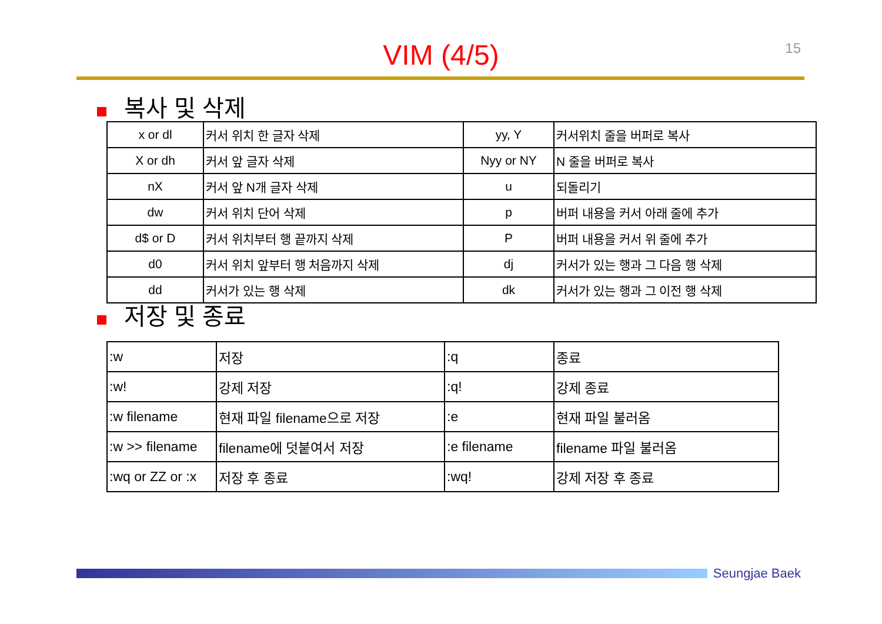15
VIM (4/5)
복사 및 삭제
| x or dl | 커서 위치 한 글자 삭제 | yy, Y | 커서위치 줄을 버퍼로 복사 |
| X or dh | 커서 앞 글자 삭제 | Nyy or NY | N 줄을 버퍼로 복사 |
| nX | 커서 앞 N개 글자 삭제 | u | 되돌리기 |
| dw | 커서 위치 단어 삭제 | p | 버퍼 내용을 커서 아래 줄에 추가 |
| d$ or D | 커서 위치부터 행 끝까지 삭제 | P | 버퍼 내용을 커서 위 줄에 추가 |
| d0 | 커서 위치 앞부터 행 처음까지 삭제 | dj | 커서가 있는 행과 그 다음 행 삭제 |
| dd | 커서가 있는 행 삭제 | dk | 커서가 있는 행과 그 이전 행 삭제 |
저장 및 종료
| :w | 저장 | :q | 종료 |
| :w! | 강제 저장 | :q! | 강제 종료 |
| :w filename | 현재 파일 filename으로 저장 | :e | 현재 파일 불러옴 |
| :w >> filename | filename에 덧붙여서 저장 | :e filename | filename 파일 불러옴 |
| :wq or ZZ or :x | 저장 후 종료 | :wq! | 강제 저장 후 종료 |
Seungjae Baek